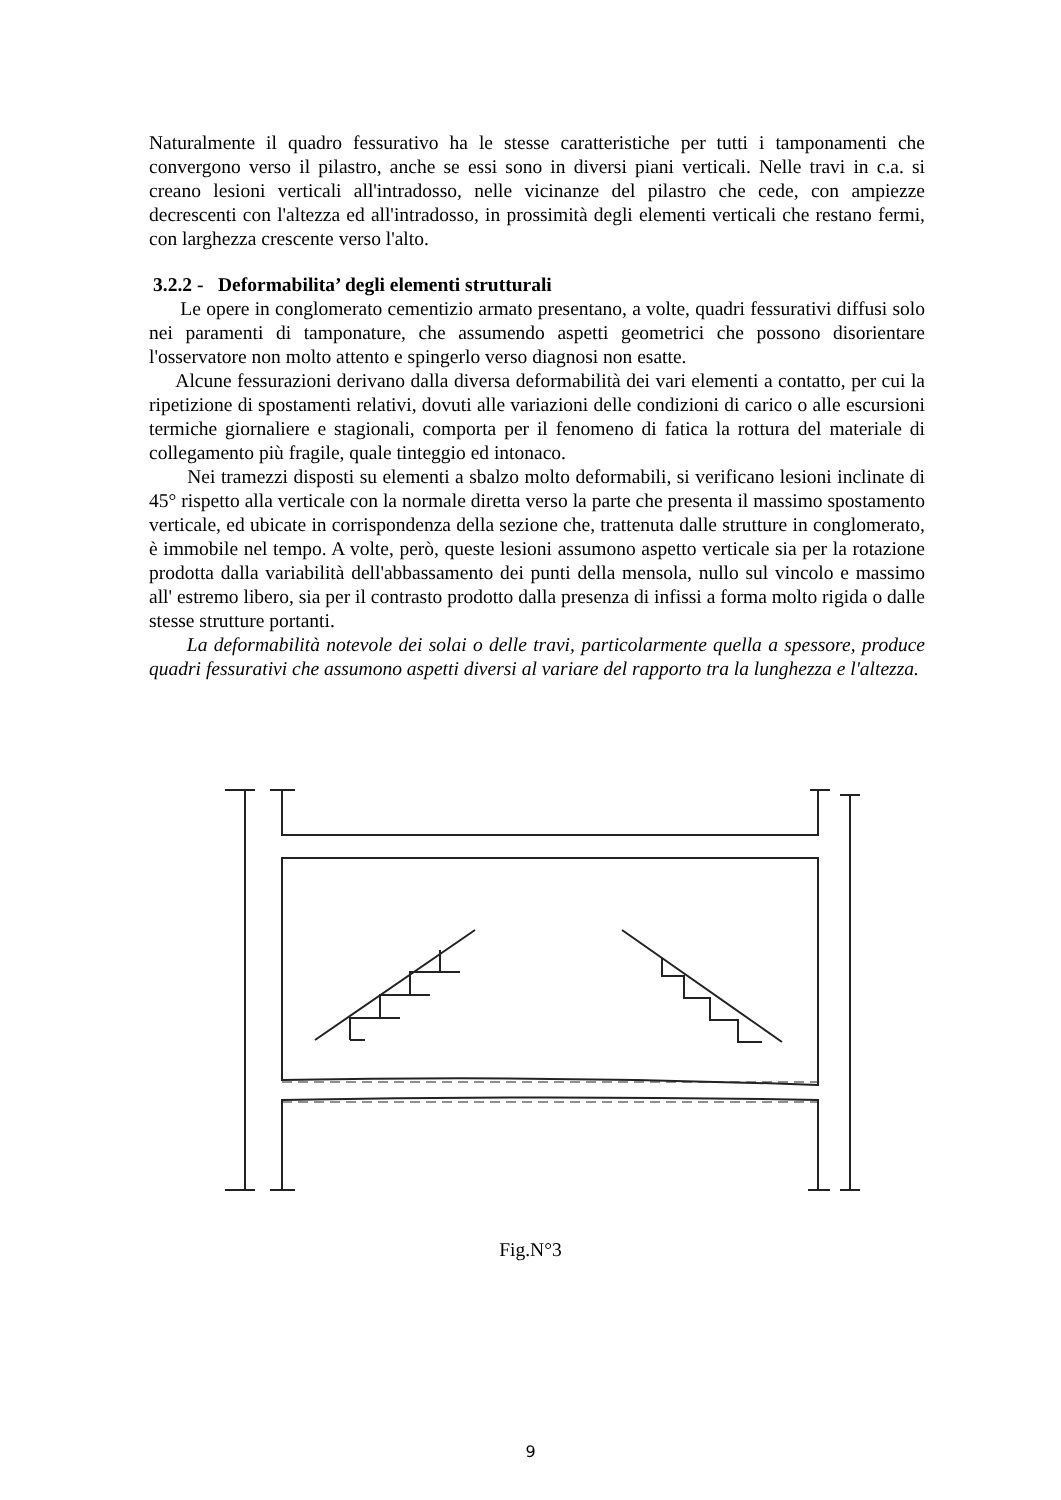Naturalmente il quadro fessurativo ha le stesse caratteristiche per tutti i tamponamenti che convergono verso il pilastro, anche se essi sono in diversi piani verticali. Nelle travi in c.a. si creano lesioni verticali all'intradosso, nelle vicinanze del pilastro che cede, con ampiezze decrescenti con l'altezza ed all'intradosso, in prossimità degli elementi verticali che restano fermi, con larghezza crescente verso l'alto.
3.2.2 - Deformabilita’ degli elementi strutturali
Le opere in conglomerato cementizio armato presentano, a volte, quadri fessurativi diffusi solo nei paramenti di tamponature, che assumendo aspetti geometrici che possono disorientare l'osservatore non molto attento e spingerlo verso diagnosi non esatte.
Alcune fessurazioni derivano dalla diversa deformabilità dei vari elementi a contatto, per cui la ripetizione di spostamenti relativi, dovuti alle variazioni delle condizioni di carico o alle escursioni termiche giornaliere e stagionali, comporta per il fenomeno di fatica la rottura del materiale di collegamento più fragile, quale tinteggio ed intonaco.
Nei tramezzi disposti su elementi a sbalzo molto deformabili, si verificano lesioni inclinate di 45° rispetto alla verticale con la normale diretta verso la parte che presenta il massimo spostamento verticale, ed ubicate in corrispondenza della sezione che, trattenuta dalle strutture in conglomerato, è immobile nel tempo. A volte, però, queste lesioni assumono aspetto verticale sia per la rotazione prodotta dalla variabilità dell'abbassamento dei punti della mensola, nullo sul vincolo e massimo all' estremo libero, sia per il contrasto prodotto dalla presenza di infissi a forma molto rigida o dalle stesse strutture portanti.
La deformabilità notevole dei solai o delle travi, particolarmente quella a spessore, produce quadri fessurativi che assumono aspetti diversi al variare del rapporto tra la lunghezza e l'altezza.
Fig.N°3
9